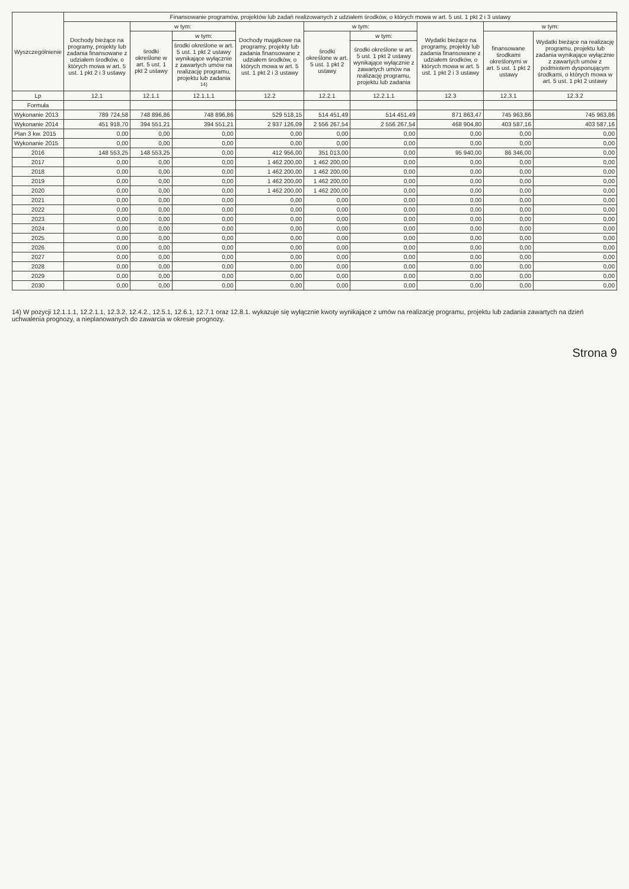| Wyszczególnienie | Finansowanie programów, projektów lub zadań realizowanych z udziałem środków, o których mowa w art. 5 ust. 1 pkt 2 i 3 ustawy | | | | | | | | |
| --- | --- | --- | --- | --- | --- | --- | --- | --- | --- |
| | Dochody bieżące na programy, projekty lub zadania finansowane z udziałem środków, o których mowa w art. 5 ust. 1 pkt 2 i 3 ustawy | w tym: | | Dochody majątkowe na programy, projekty lub zadania finansowane z udziałem środków, o których mowa w art. 5 ust. 1 pkt 2 i 3 ustawy | w tym: | | Wydatki bieżące na programy, projekty lub zadania finansowane z udziałem środków, o których mowa w art. 5 ust. 1 pkt 2 i 3 ustawy | w tym: | |
| | | środki określone w art. 5 ust. 1 pkt 2 ustawy | w tym: | | środki określone w art. 5 ust. 1 pkt 2 ustawy | w tym: | | finansowane środkami określonymi w art. 5 ust. 1 pkt 2 ustawy | Wydatki bieżące na realizację programu, projektu lub zadania wynikające wyłącznie z zawartych umów z podmiotem dysponującym środkami, o których mowa w art. 5 ust. 1 pkt 2 ustawy |
| | | | środki określone w art. 5 ust. 1 pkt 2 ustawy wynikające wyłącznie z zawartych umów na realizację programu, projektu lub zadania <sup>14)</sup> | | | środki określone w art. 5 ust. 1 pkt 2 ustawy wynikające wyłącznie z zawartych umów na realizację programu, projektu lub zadania | | | |
| Lp | 12.1 | 12.1.1 | 12.1.1.1 | 12.2 | 12.2.1 | 12.2.1.1 | 12.3 | 12.3.1 | 12.3.2 |
| Formuła | | | | | | | | | |
| Wykonanie 2013 | 789 724,58 | 748 896,86 | 748 896,86 | 529 518,15 | 514 451,49 | 514 451,49 | 871 863,47 | 745 963,86 | 745 963,86 |
| Wykonanie 2014 | 451 918,70 | 394 551,21 | 394 551,21 | 2 937 126,09 | 2 556 267,54 | 2 556 267,54 | 468 904,80 | 403 587,16 | 403 587,16 |
| Plan 3 kw. 2015 | 0,00 | 0,00 | 0,00 | 0,00 | 0,00 | 0,00 | 0,00 | 0,00 | 0,00 |
| Wykonanie 2015 | 0,00 | 0,00 | 0,00 | 0,00 | 0,00 | 0,00 | 0,00 | 0,00 | 0,00 |
| 2016 | 148 553,25 | 148 553,25 | 0,00 | 412 956,00 | 351 013,00 | 0,00 | 95 940,00 | 86 346,00 | 0,00 |
| 2017 | 0,00 | 0,00 | 0,00 | 1 462 200,00 | 1 462 200,00 | 0,00 | 0,00 | 0,00 | 0,00 |
| 2018 | 0,00 | 0,00 | 0,00 | 1 462 200,00 | 1 462 200,00 | 0,00 | 0,00 | 0,00 | 0,00 |
| 2019 | 0,00 | 0,00 | 0,00 | 1 462 200,00 | 1 462 200,00 | 0,00 | 0,00 | 0,00 | 0,00 |
| 2020 | 0,00 | 0,00 | 0,00 | 1 462 200,00 | 1 462 200,00 | 0,00 | 0,00 | 0,00 | 0,00 |
| 2021 | 0,00 | 0,00 | 0,00 | 0,00 | 0,00 | 0,00 | 0,00 | 0,00 | 0,00 |
| 2022 | 0,00 | 0,00 | 0,00 | 0,00 | 0,00 | 0,00 | 0,00 | 0,00 | 0,00 |
| 2023 | 0,00 | 0,00 | 0,00 | 0,00 | 0,00 | 0,00 | 0,00 | 0,00 | 0,00 |
| 2024 | 0,00 | 0,00 | 0,00 | 0,00 | 0,00 | 0,00 | 0,00 | 0,00 | 0,00 |
| 2025 | 0,00 | 0,00 | 0,00 | 0,00 | 0,00 | 0,00 | 0,00 | 0,00 | 0,00 |
| 2026 | 0,00 | 0,00 | 0,00 | 0,00 | 0,00 | 0,00 | 0,00 | 0,00 | 0,00 |
| 2027 | 0,00 | 0,00 | 0,00 | 0,00 | 0,00 | 0,00 | 0,00 | 0,00 | 0,00 |
| 2028 | 0,00 | 0,00 | 0,00 | 0,00 | 0,00 | 0,00 | 0,00 | 0,00 | 0,00 |
| 2029 | 0,00 | 0,00 | 0,00 | 0,00 | 0,00 | 0,00 | 0,00 | 0,00 | 0,00 |
| 2030 | 0,00 | 0,00 | 0,00 | 0,00 | 0,00 | 0,00 | 0,00 | 0,00 | 0,00 |
14) W pozycji 12.1.1.1, 12.2.1.1, 12.3.2, 12.4.2., 12.5.1, 12.6.1, 12.7.1 oraz 12.8.1. wykazuje się wyłącznie kwoty wynikające z umów na realizację programu, projektu lub zadania zawartych na dzień uchwalenia prognozy, a nieplanowanych do zawarcia w okresie prognozy.
Strona 9